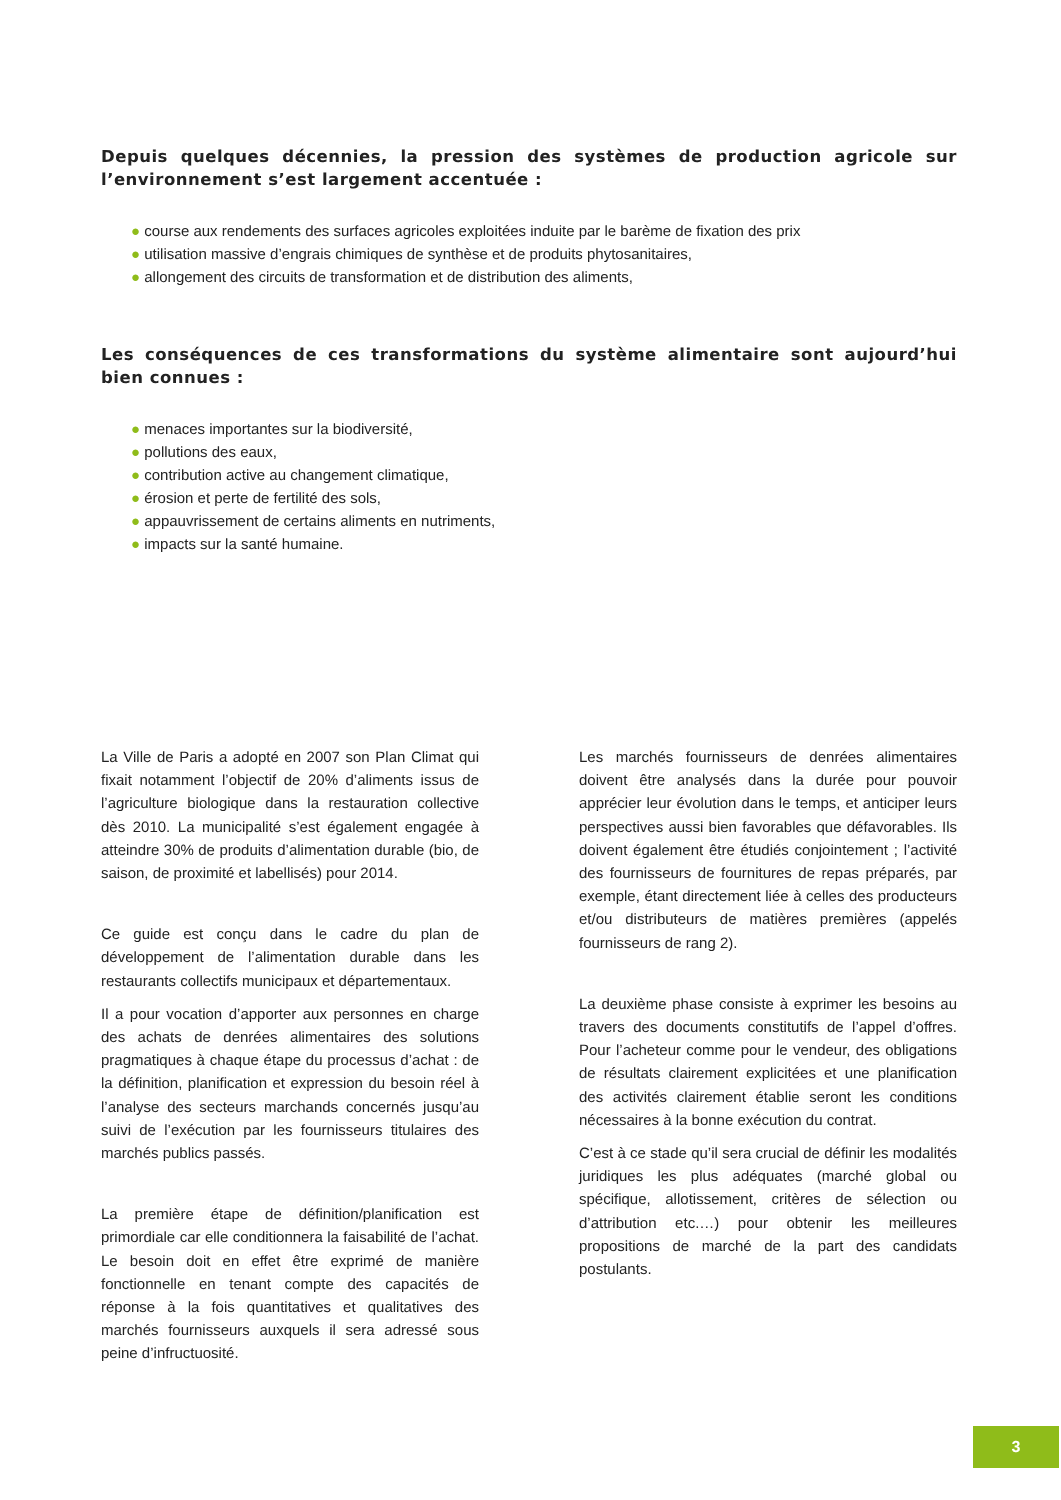Depuis quelques décennies, la pression des systèmes de production agricole sur l’environnement s’est largement accentuée :
● course aux rendements des surfaces agricoles exploitées induite par le barème de fixation des prix
● utilisation massive d’engrais chimiques de synthèse et de produits phytosanitaires,
● allongement des circuits de transformation et de distribution des aliments,
Les conséquences de ces transformations du système alimentaire sont aujourd’hui bien connues :
● menaces importantes sur la biodiversité,
● pollutions des eaux,
● contribution active au changement climatique,
● érosion et perte de fertilité des sols,
● appauvrissement de certains aliments en nutriments,
● impacts sur la santé humaine.
La Ville de Paris a adopté en 2007 son Plan Climat qui fixait notamment l’objectif de 20% d’aliments issus de l’agriculture biologique dans la restauration collective dès 2010. La municipalité s’est également engagée à atteindre 30% de produits d’alimentation durable (bio, de saison, de proximité et labellisés) pour 2014.
Ce guide est conçu dans le cadre du plan de développement de l’alimentation durable dans les restaurants collectifs municipaux et départementaux.
Il a pour vocation d’apporter aux personnes en charge des achats de denrées alimentaires des solutions pragmatiques à chaque étape du processus d’achat : de la définition, planification et expression du besoin réel à l’analyse des secteurs marchands concernés jusqu’au suivi de l’exécution par les fournisseurs titulaires des marchés publics passés.
La première étape de définition/planification est primordiale car elle conditionnera la faisabilité de l’achat. Le besoin doit en effet être exprimé de manière fonctionnelle en tenant compte des capacités de réponse à la fois quantitatives et qualitatives des marchés fournisseurs auxquels il sera adressé sous peine d’infructuosité.
Les marchés fournisseurs de denrées alimentaires doivent être analysés dans la durée pour pouvoir apprécier leur évolution dans le temps, et anticiper leurs perspectives aussi bien favorables que défavorables. Ils doivent également être étudiés conjointement ; l’activité des fournisseurs de fournitures de repas préparés, par exemple, étant directement liée à celles des producteurs et/ou distributeurs de matières premières (appelés fournisseurs de rang 2).
La deuxième phase consiste à exprimer les besoins au travers des documents constitutifs de l’appel d’offres. Pour l’acheteur comme pour le vendeur, des obligations de résultats clairement explicitées et une planification des activités clairement établie seront les conditions nécessaires à la bonne exécution du contrat.
C’est à ce stade qu’il sera crucial de définir les modalités juridiques les plus adéquates (marché global ou spécifique, allotissement, critères de sélection ou d’attribution etc.…) pour obtenir les meilleures propositions de marché de la part des candidats postulants.
3